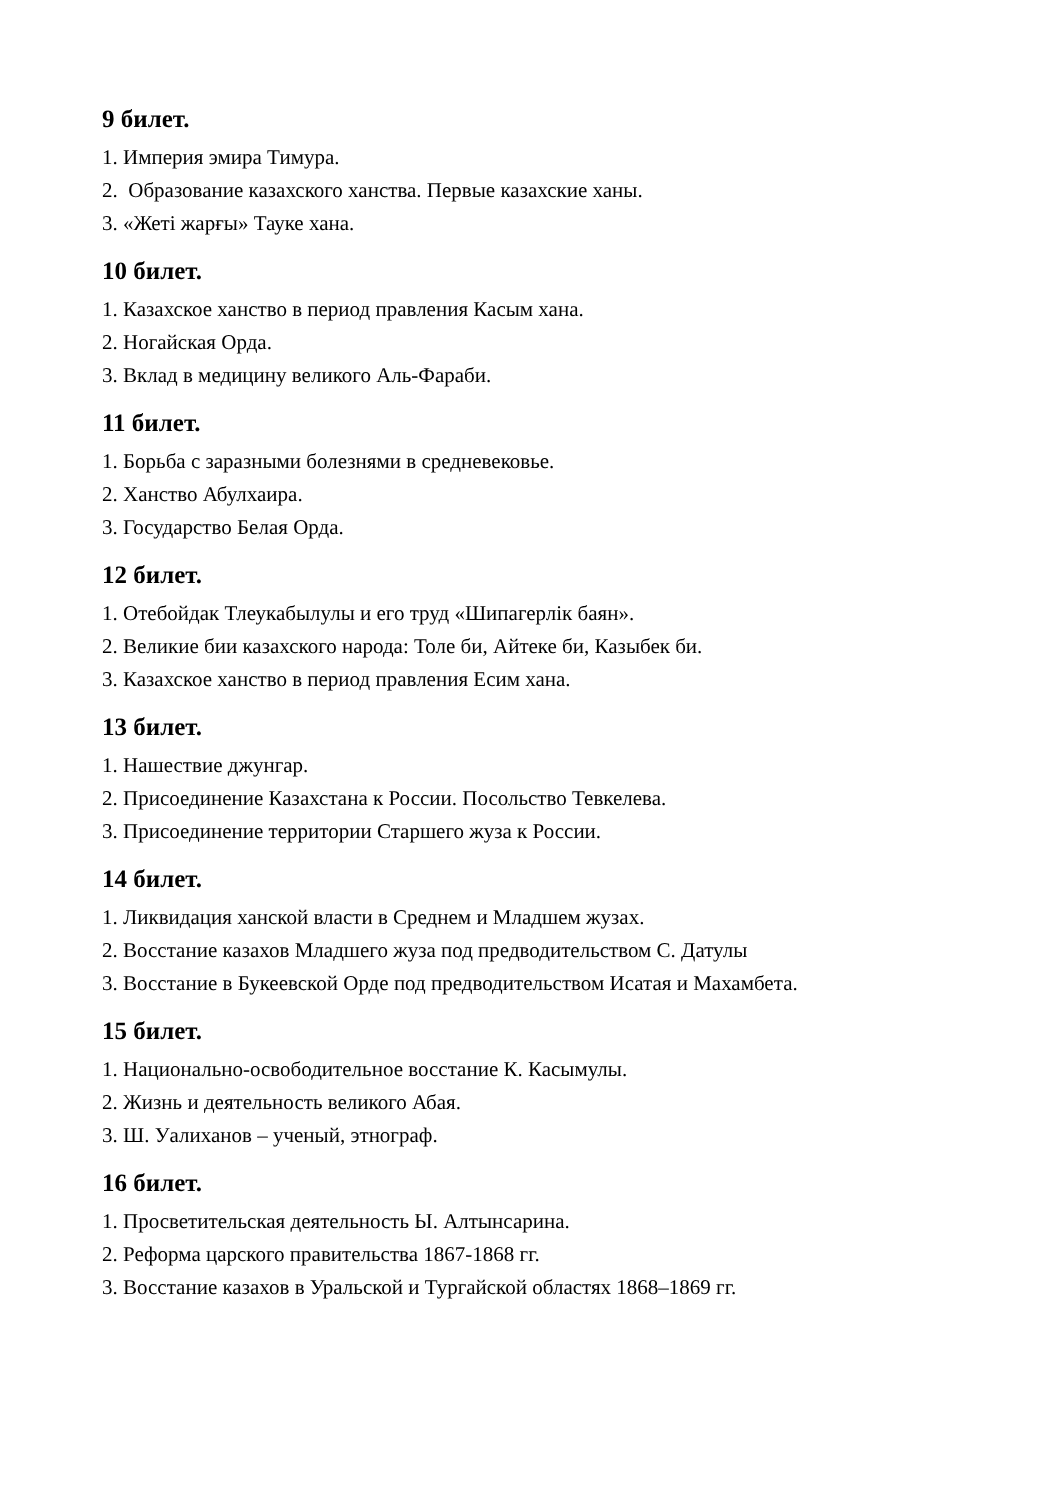9 билет.
1. Империя эмира Тимура.
2. Образование казахского ханства. Первые казахские ханы.
3. «Жеті жарғы» Тауке хана.
10 билет.
1. Казахское ханство в период правления Касым хана.
2. Ногайская Орда.
3. Вклад в медицину великого Аль-Фараби.
11 билет.
1. Борьба с заразными болезнями в средневековье.
2. Ханство Абулхаира.
3. Государство Белая Орда.
12 билет.
1. Отебойдак Тлеукабылулы и его труд «Шипагерлік баян».
2. Великие бии казахского народа: Толе би, Айтеке би, Казыбек би.
3. Казахское ханство в период правления Есим хана.
13 билет.
1. Нашествие джунгар.
2. Присоединение Казахстана к России. Посольство Тевкелева.
3. Присоединение территории Старшего жуза к России.
14 билет.
1. Ликвидация ханской власти в Среднем и Младшем жузах.
2. Восстание казахов Младшего жуза под предводительством С. Датулы
3. Восстание в Букеевской Орде под предводительством Исатая и Махамбета.
15 билет.
1. Национально-освободительное восстание К. Касымулы.
2. Жизнь и деятельность великого Абая.
3. Ш. Уалиханов – ученый, этнограф.
16 билет.
1. Просветительская деятельность Ы. Алтынсарина.
2. Реформа царского правительства 1867-1868 гг.
3. Восстание казахов в Уральской и Тургайской областях 1868–1869 гг.